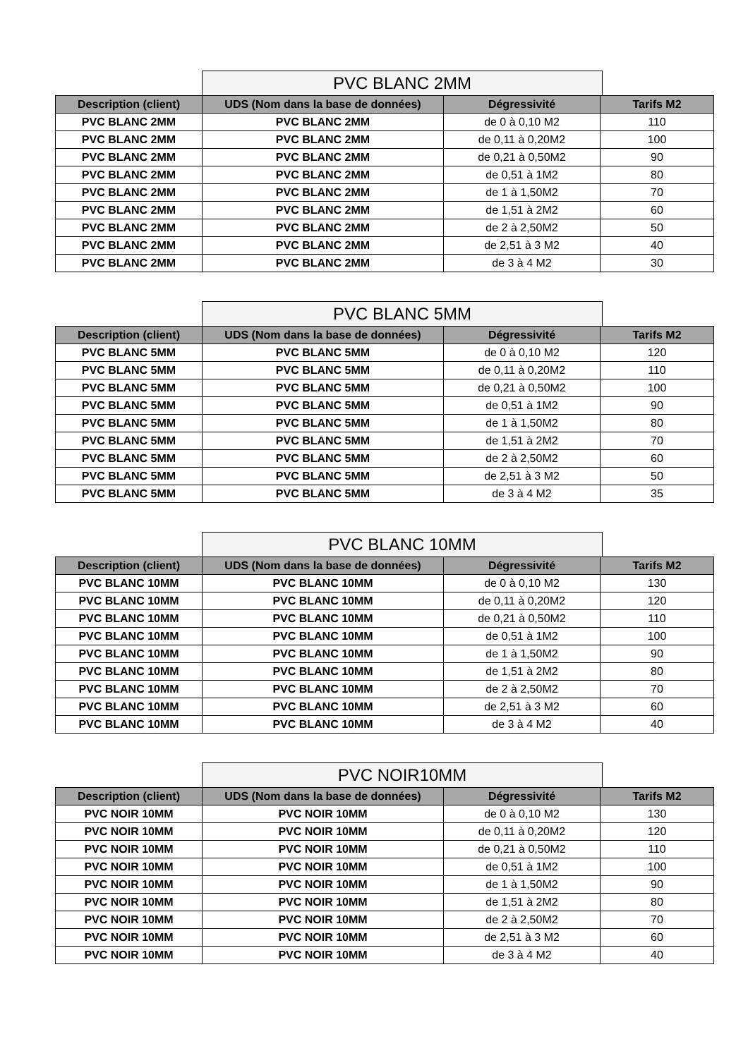PVC BLANC 2MM
| Description (client) | UDS (Nom dans la base de données) | Dégressivité | Tarifs M2 |
| --- | --- | --- | --- |
| PVC BLANC 2MM | PVC BLANC 2MM | de 0 à 0,10 M2 | 110 |
| PVC BLANC 2MM | PVC BLANC 2MM | de 0,11 à 0,20M2 | 100 |
| PVC BLANC 2MM | PVC BLANC 2MM | de 0,21 à 0,50M2 | 90 |
| PVC BLANC 2MM | PVC BLANC 2MM | de 0,51 à 1M2 | 80 |
| PVC BLANC 2MM | PVC BLANC 2MM | de 1 à 1,50M2 | 70 |
| PVC BLANC 2MM | PVC BLANC 2MM | de 1,51 à 2M2 | 60 |
| PVC BLANC 2MM | PVC BLANC 2MM | de 2 à 2,50M2 | 50 |
| PVC BLANC 2MM | PVC BLANC 2MM | de 2,51 à 3 M2 | 40 |
| PVC BLANC 2MM | PVC BLANC 2MM | de 3 à 4 M2 | 30 |
PVC BLANC 5MM
| Description (client) | UDS (Nom dans la base de données) | Dégressivité | Tarifs M2 |
| --- | --- | --- | --- |
| PVC BLANC 5MM | PVC BLANC 5MM | de 0 à 0,10 M2 | 120 |
| PVC BLANC 5MM | PVC BLANC 5MM | de 0,11 à 0,20M2 | 110 |
| PVC BLANC 5MM | PVC BLANC 5MM | de 0,21 à 0,50M2 | 100 |
| PVC BLANC 5MM | PVC BLANC 5MM | de 0,51 à 1M2 | 90 |
| PVC BLANC 5MM | PVC BLANC 5MM | de 1 à 1,50M2 | 80 |
| PVC BLANC 5MM | PVC BLANC 5MM | de 1,51 à 2M2 | 70 |
| PVC BLANC 5MM | PVC BLANC 5MM | de 2 à 2,50M2 | 60 |
| PVC BLANC 5MM | PVC BLANC 5MM | de 2,51 à 3 M2 | 50 |
| PVC BLANC 5MM | PVC BLANC 5MM | de 3 à 4 M2 | 35 |
PVC BLANC 10MM
| Description (client) | UDS (Nom dans la base de données) | Dégressivité | Tarifs M2 |
| --- | --- | --- | --- |
| PVC BLANC 10MM | PVC BLANC 10MM | de 0 à 0,10 M2 | 130 |
| PVC BLANC 10MM | PVC BLANC 10MM | de 0,11 à 0,20M2 | 120 |
| PVC BLANC 10MM | PVC BLANC 10MM | de 0,21 à 0,50M2 | 110 |
| PVC BLANC 10MM | PVC BLANC 10MM | de 0,51 à 1M2 | 100 |
| PVC BLANC 10MM | PVC BLANC 10MM | de 1 à 1,50M2 | 90 |
| PVC BLANC 10MM | PVC BLANC 10MM | de 1,51 à 2M2 | 80 |
| PVC BLANC 10MM | PVC BLANC 10MM | de 2 à 2,50M2 | 70 |
| PVC BLANC 10MM | PVC BLANC 10MM | de 2,51 à 3 M2 | 60 |
| PVC BLANC 10MM | PVC BLANC 10MM | de 3 à 4 M2 | 40 |
PVC NOIR10MM
| Description (client) | UDS (Nom dans la base de données) | Dégressivité | Tarifs M2 |
| --- | --- | --- | --- |
| PVC NOIR 10MM | PVC NOIR 10MM | de 0 à 0,10 M2 | 130 |
| PVC NOIR 10MM | PVC NOIR 10MM | de 0,11 à 0,20M2 | 120 |
| PVC NOIR 10MM | PVC NOIR 10MM | de 0,21 à 0,50M2 | 110 |
| PVC NOIR 10MM | PVC NOIR 10MM | de 0,51 à 1M2 | 100 |
| PVC NOIR 10MM | PVC NOIR 10MM | de 1 à 1,50M2 | 90 |
| PVC NOIR 10MM | PVC NOIR 10MM | de 1,51 à 2M2 | 80 |
| PVC NOIR 10MM | PVC NOIR 10MM | de 2 à 2,50M2 | 70 |
| PVC NOIR 10MM | PVC NOIR 10MM | de 2,51 à 3 M2 | 60 |
| PVC NOIR 10MM | PVC NOIR 10MM | de 3 à 4 M2 | 40 |